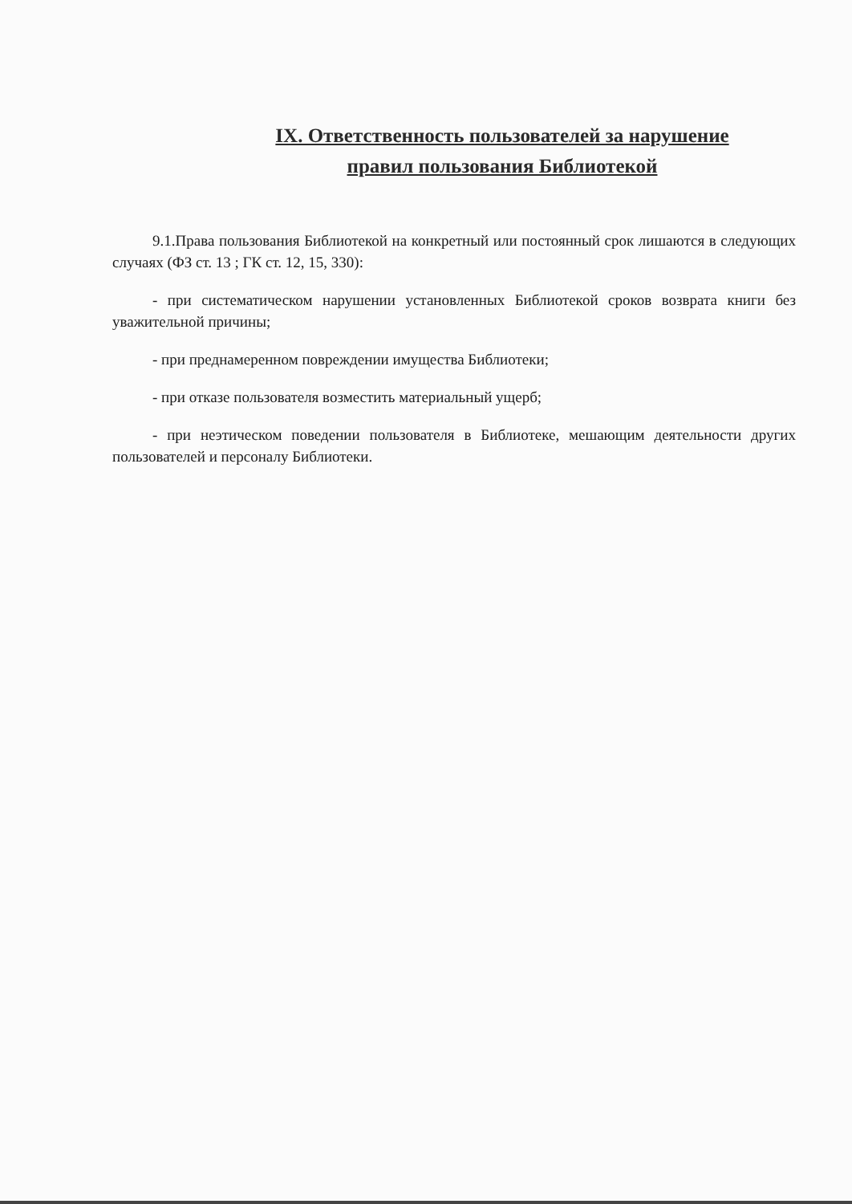IX. Ответственность пользователей за нарушение
правил пользования Библиотекой
9.1.Права пользования Библиотекой на конкретный или постоянный срок лишаются в следующих случаях (ФЗ ст. 13 ; ГК ст. 12, 15, 330):
- при систематическом нарушении установленных Библиотекой сроков возврата книги без уважительной причины;
- при преднамеренном повреждении имущества Библиотеки;
- при отказе пользователя возместить материальный ущерб;
- при неэтическом поведении пользователя в Библиотеке, мешающим деятельности других пользователей и персоналу Библиотеки.